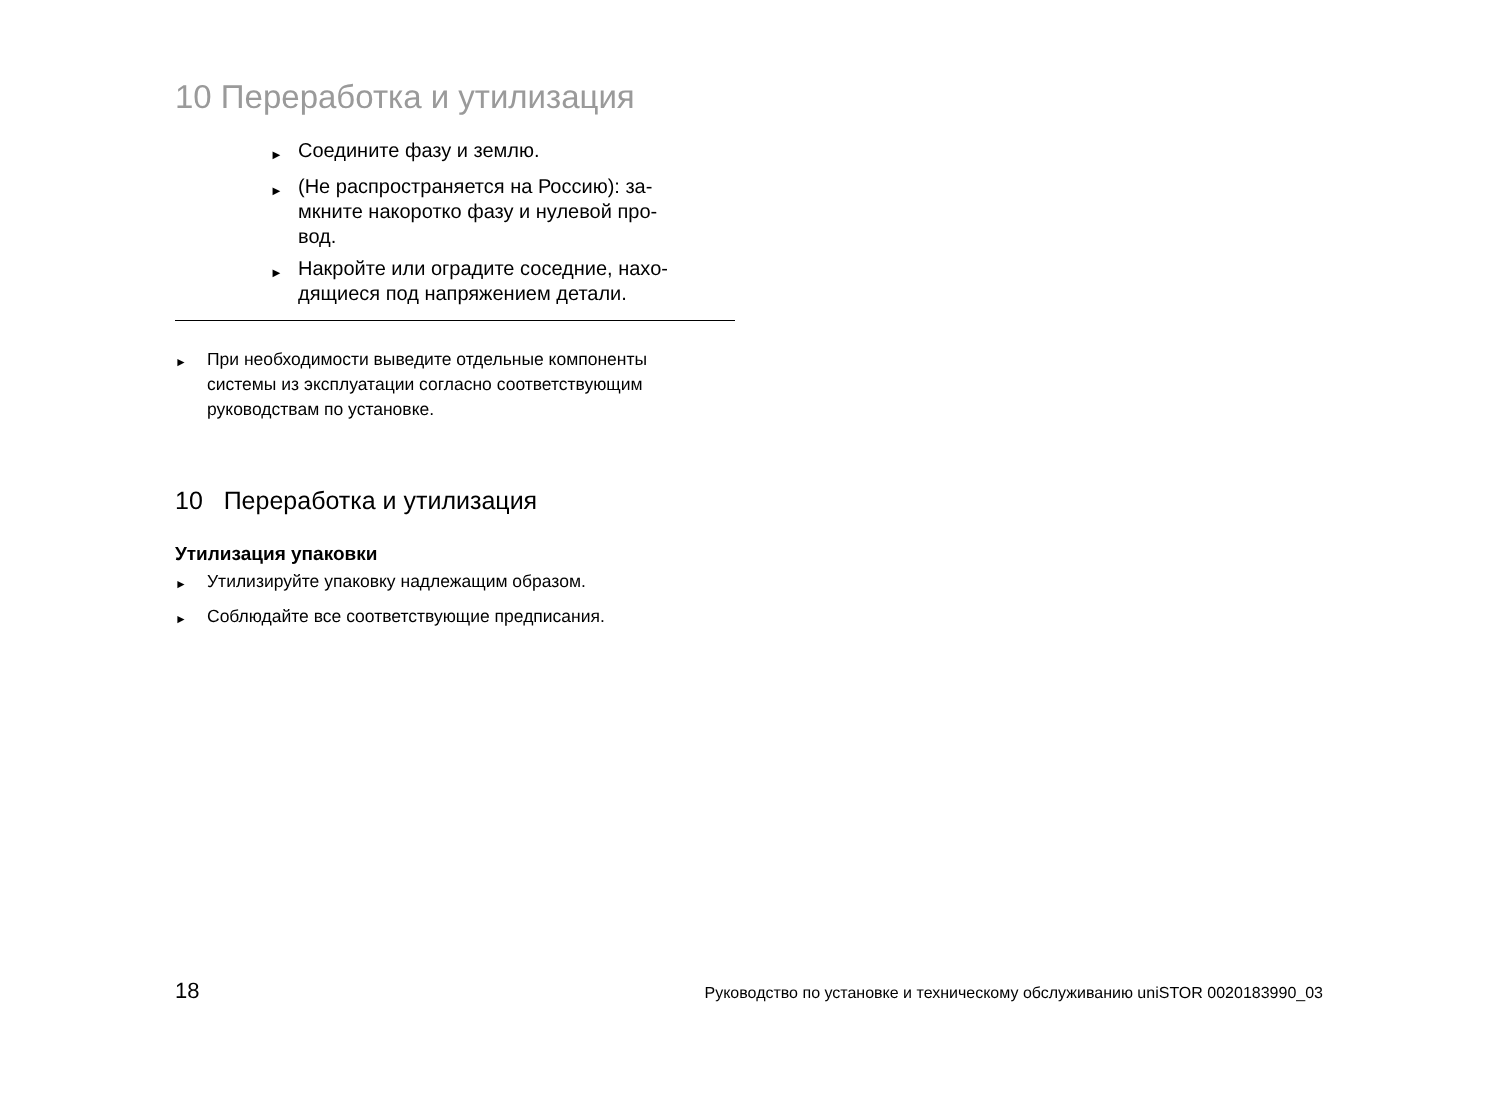10 Переработка и утилизация
► Соедините фазу и землю.
► (Не распространяется на Россию): за-
мкните накоротко фазу и нулевой про-
вод.
► Накройте или оградите соседние, нахо-
дящиеся под напряжением детали.
► При необходимости выведите отдельные компоненты
системы из эксплуатации согласно соответствующим
руководствам по установке.
10 Переработка и утилизация
Утилизация упаковки
► Утилизируйте упаковку надлежащим образом.
► Соблюдайте все соответствующие предписания.
18 Руководство по установке и техническому обслуживанию uniSTOR 0020183990_03